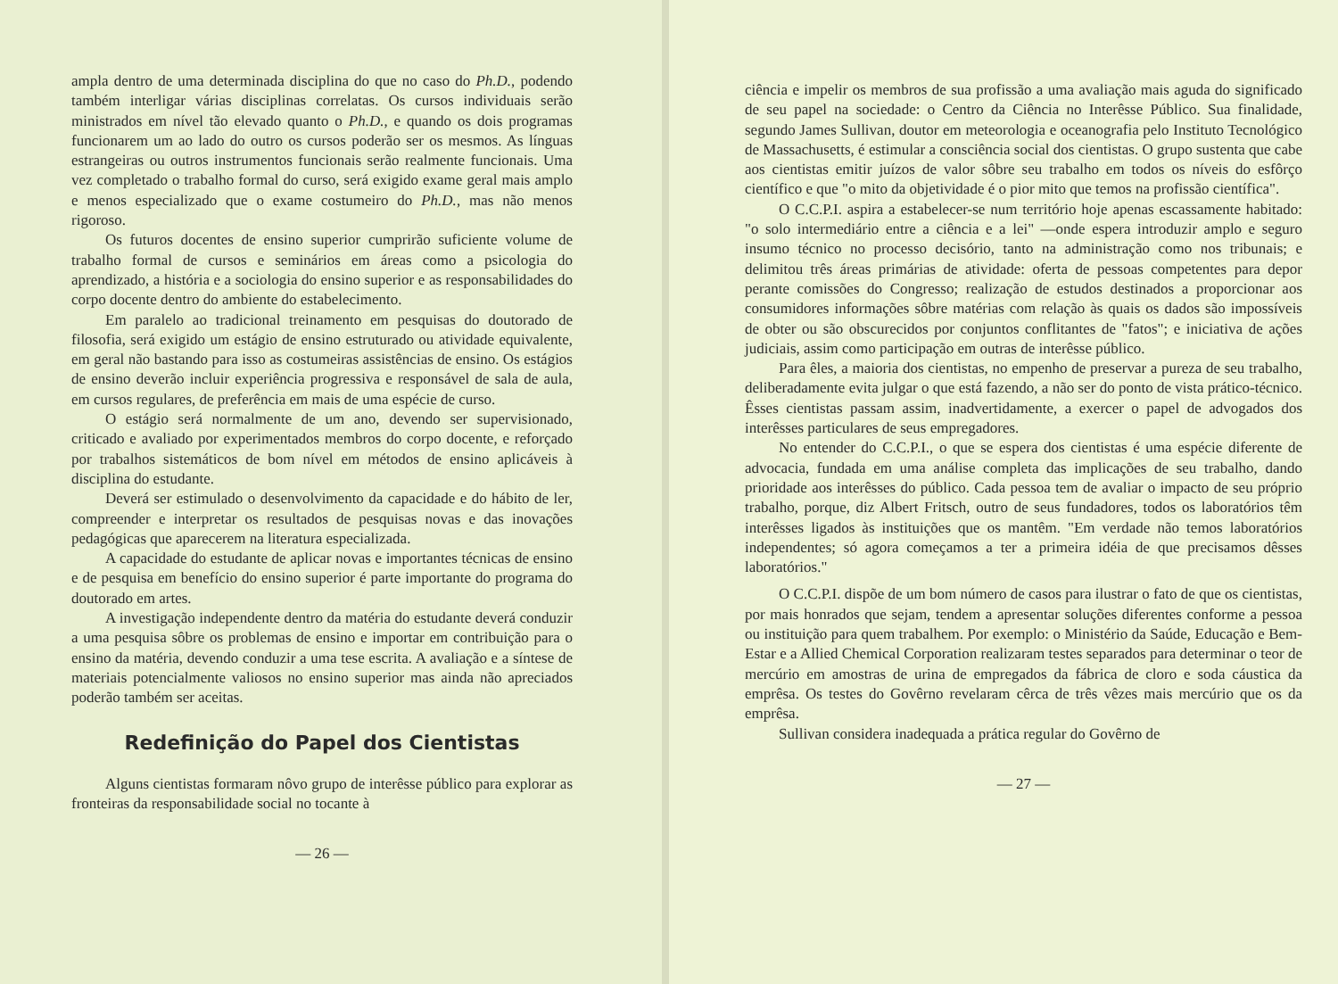ampla dentro de uma determinada disciplina do que no caso do Ph.D., podendo também interligar várias disciplinas correlatas. Os cursos individuais serão ministrados em nível tão elevado quanto o Ph.D., e quando os dois programas funcionarem um ao lado do outro os cursos poderão ser os mesmos. As línguas estrangeiras ou outros instrumentos funcionais serão realmente funcionais. Uma vez completado o trabalho formal do curso, será exigido exame geral mais amplo e menos especializado que o exame costumeiro do Ph.D., mas não menos rigoroso.
Os futuros docentes de ensino superior cumprirão suficiente volume de trabalho formal de cursos e seminários em áreas como a psicologia do aprendizado, a história e a sociologia do ensino superior e as responsabilidades do corpo docente dentro do ambiente do estabelecimento.
Em paralelo ao tradicional treinamento em pesquisas do doutorado de filosofia, será exigido um estágio de ensino estruturado ou atividade equivalente, em geral não bastando para isso as costumeiras assistências de ensino. Os estágios de ensino deverão incluir experiência progressiva e responsável de sala de aula, em cursos regulares, de preferência em mais de uma espécie de curso.
O estágio será normalmente de um ano, devendo ser supervisionado, criticado e avaliado por experimentados membros do corpo docente, e reforçado por trabalhos sistemáticos de bom nível em métodos de ensino aplicáveis à disciplina do estudante.
Deverá ser estimulado o desenvolvimento da capacidade e do hábito de ler, compreender e interpretar os resultados de pesquisas novas e das inovações pedagógicas que aparecerem na literatura especializada.
A capacidade do estudante de aplicar novas e importantes técnicas de ensino e de pesquisa em benefício do ensino superior é parte importante do programa do doutorado em artes.
A investigação independente dentro da matéria do estudante deverá conduzir a uma pesquisa sôbre os problemas de ensino e importar em contribuição para o ensino da matéria, devendo conduzir a uma tese escrita. A avaliação e a síntese de materiais potencialmente valiosos no ensino superior mas ainda não apreciados poderão também ser aceitas.
Redefinição do Papel dos Cientistas
Alguns cientistas formaram nôvo grupo de interêsse público para explorar as fronteiras da responsabilidade social no tocante à
— 26 —
ciência e impelir os membros de sua profissão a uma avaliação mais aguda do significado de seu papel na sociedade: o Centro da Ciência no Interêsse Público. Sua finalidade, segundo James Sullivan, doutor em meteorologia e oceanografia pelo Instituto Tecnológico de Massachusetts, é estimular a consciência social dos cientistas. O grupo sustenta que cabe aos cientistas emitir juízos de valor sôbre seu trabalho em todos os níveis do esfôrço científico e que "o mito da objetividade é o pior mito que temos na profissão científica".
O C.C.P.I. aspira a estabelecer-se num território hoje apenas escassamente habitado: "o solo intermediário entre a ciência e a lei" —onde espera introduzir amplo e seguro insumo técnico no processo decisório, tanto na administração como nos tribunais; e delimitou três áreas primárias de atividade: oferta de pessoas competentes para depor perante comissões do Congresso; realização de estudos destinados a proporcionar aos consumidores informações sôbre matérias com relação às quais os dados são impossíveis de obter ou são obscurecidos por conjuntos conflitantes de "fatos"; e iniciativa de ações judiciais, assim como participação em outras de interêsse público.
Para êles, a maioria dos cientistas, no empenho de preservar a pureza de seu trabalho, deliberadamente evita julgar o que está fazendo, a não ser do ponto de vista prático-técnico. Êsses cientistas passam assim, inadvertidamente, a exercer o papel de advogados dos interêsses particulares de seus empregadores.
No entender do C.C.P.I., o que se espera dos cientistas é uma espécie diferente de advocacia, fundada em uma análise completa das implicações de seu trabalho, dando prioridade aos interêsses do público. Cada pessoa tem de avaliar o impacto de seu próprio trabalho, porque, diz Albert Fritsch, outro de seus fundadores, todos os laboratórios têm interêsses ligados às instituições que os mantêm. "Em verdade não temos laboratórios independentes; só agora começamos a ter a primeira idéia de que precisamos dêsses laboratórios."
O C.C.P.I. dispõe de um bom número de casos para ilustrar o fato de que os cientistas, por mais honrados que sejam, tendem a apresentar soluções diferentes conforme a pessoa ou instituição para quem trabalhem. Por exemplo: o Ministério da Saúde, Educação e Bem-Estar e a Allied Chemical Corporation realizaram testes separados para determinar o teor de mercúrio em amostras de urina de empregados da fábrica de cloro e soda cáustica da emprêsa. Os testes do Govêrno revelaram cêrca de três vêzes mais mercúrio que os da emprêsa.
Sullivan considera inadequada a prática regular do Govêrno de
— 27 —